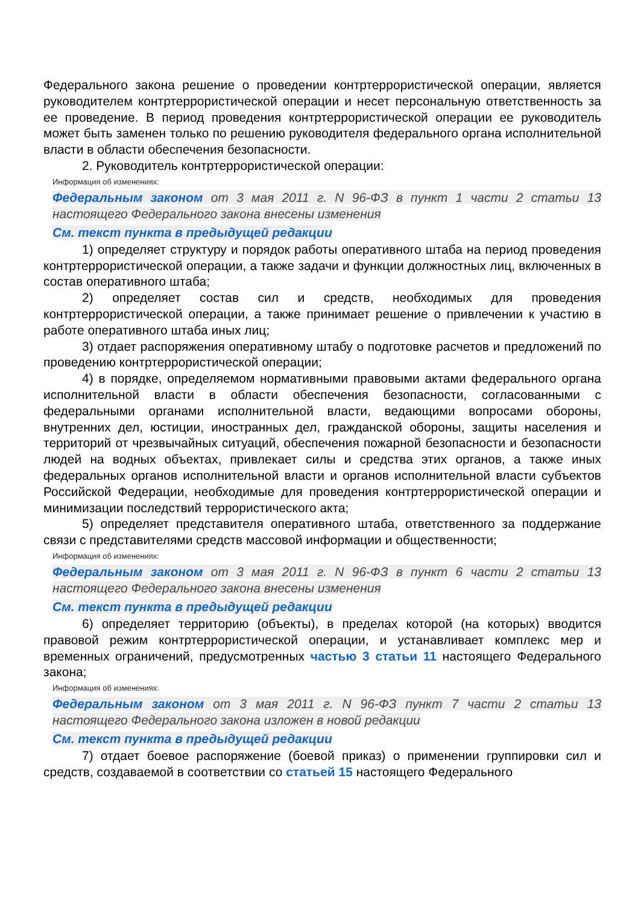Федерального закона решение о проведении контртеррористической операции, является руководителем контртеррористической операции и несет персональную ответственность за ее проведение. В период проведения контртеррористической операции ее руководитель может быть заменен только по решению руководителя федерального органа исполнительной власти в области обеспечения безопасности.
2. Руководитель контртеррористической операции:
Информация об изменениях:
Федеральным законом от 3 мая 2011 г. N 96-ФЗ в пункт 1 части 2 статьи 13 настоящего Федерального закона внесены изменения
См. текст пункта в предыдущей редакции
1) определяет структуру и порядок работы оперативного штаба на период проведения контртеррористической операции, а также задачи и функции должностных лиц, включенных в состав оперативного штаба;
2) определяет состав сил и средств, необходимых для проведения контртеррористической операции, а также принимает решение о привлечении к участию в работе оперативного штаба иных лиц;
3) отдает распоряжения оперативному штабу о подготовке расчетов и предложений по проведению контртеррористической операции;
4) в порядке, определяемом нормативными правовыми актами федерального органа исполнительной власти в области обеспечения безопасности, согласованными с федеральными органами исполнительной власти, ведающими вопросами обороны, внутренних дел, юстиции, иностранных дел, гражданской обороны, защиты населения и территорий от чрезвычайных ситуаций, обеспечения пожарной безопасности и безопасности людей на водных объектах, привлекает силы и средства этих органов, а также иных федеральных органов исполнительной власти и органов исполнительной власти субъектов Российской Федерации, необходимые для проведения контртеррористической операции и минимизации последствий террористического акта;
5) определяет представителя оперативного штаба, ответственного за поддержание связи с представителями средств массовой информации и общественности;
Информация об изменениях:
Федеральным законом от 3 мая 2011 г. N 96-ФЗ в пункт 6 части 2 статьи 13 настоящего Федерального закона внесены изменения
См. текст пункта в предыдущей редакции
6) определяет территорию (объекты), в пределах которой (на которых) вводится правовой режим контртеррористической операции, и устанавливает комплекс мер и временных ограничений, предусмотренных частью 3 статьи 11 настоящего Федерального закона;
Информация об изменениях:
Федеральным законом от 3 мая 2011 г. N 96-ФЗ пункт 7 части 2 статьи 13 настоящего Федерального закона изложен в новой редакции
См. текст пункта в предыдущей редакции
7) отдает боевое распоряжение (боевой приказ) о применении группировки сил и средств, создаваемой в соответствии со статьей 15 настоящего Федерального